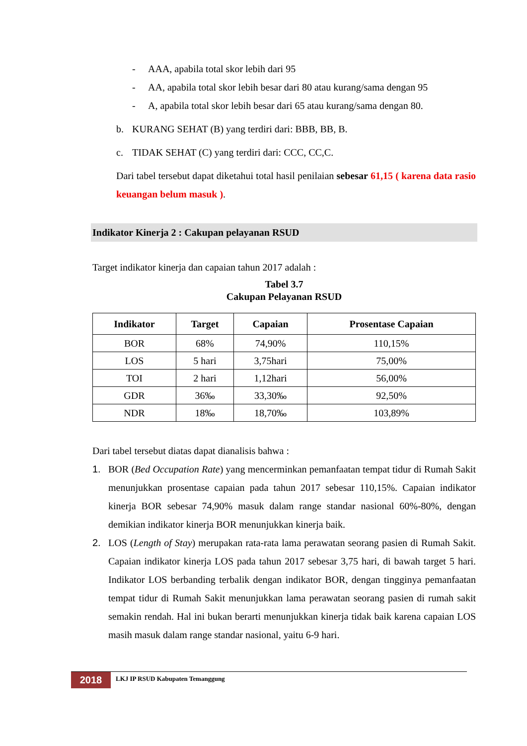- AAA, apabila total skor lebih dari 95
- AA, apabila total skor lebih besar dari 80 atau kurang/sama dengan 95
- A, apabila total skor lebih besar dari 65 atau kurang/sama dengan 80.
b. KURANG SEHAT (B) yang terdiri dari: BBB, BB, B.
c. TIDAK SEHAT (C) yang terdiri dari: CCC, CC,C.
Dari tabel tersebut dapat diketahui total hasil penilaian sebesar 61,15 ( karena data rasio keuangan belum masuk ).
Indikator Kinerja 2 : Cakupan pelayanan RSUD
Target indikator kinerja dan capaian tahun 2017 adalah :
Tabel 3.7
Cakupan Pelayanan RSUD
| Indikator | Target | Capaian | Prosentase Capaian |
| --- | --- | --- | --- |
| BOR | 68% | 74,90% | 110,15% |
| LOS | 5 hari | 3,75hari | 75,00% |
| TOI | 2 hari | 1,12hari | 56,00% |
| GDR | 36‰ | 33,30‰ | 92,50% |
| NDR | 18‰ | 18,70‰ | 103,89% |
Dari tabel tersebut diatas dapat dianalisis bahwa :
1. BOR (Bed Occupation Rate) yang mencerminkan pemanfaatan tempat tidur di Rumah Sakit menunjukkan prosentase capaian pada tahun 2017 sebesar 110,15%. Capaian indikator kinerja BOR sebesar 74,90% masuk dalam range standar nasional 60%-80%, dengan demikian indikator kinerja BOR menunjukkan kinerja baik.
2. LOS (Length of Stay) merupakan rata-rata lama perawatan seorang pasien di Rumah Sakit. Capaian indikator kinerja LOS pada tahun 2017 sebesar 3,75 hari, di bawah target 5 hari. Indikator LOS berbanding terbalik dengan indikator BOR, dengan tingginya pemanfaatan tempat tidur di Rumah Sakit menunjukkan lama perawatan seorang pasien di rumah sakit semakin rendah. Hal ini bukan berarti menunjukkan kinerja tidak baik karena capaian LOS masih masuk dalam range standar nasional, yaitu 6-9 hari.
2018
LKJ IP RSUD Kabupaten Temanggung